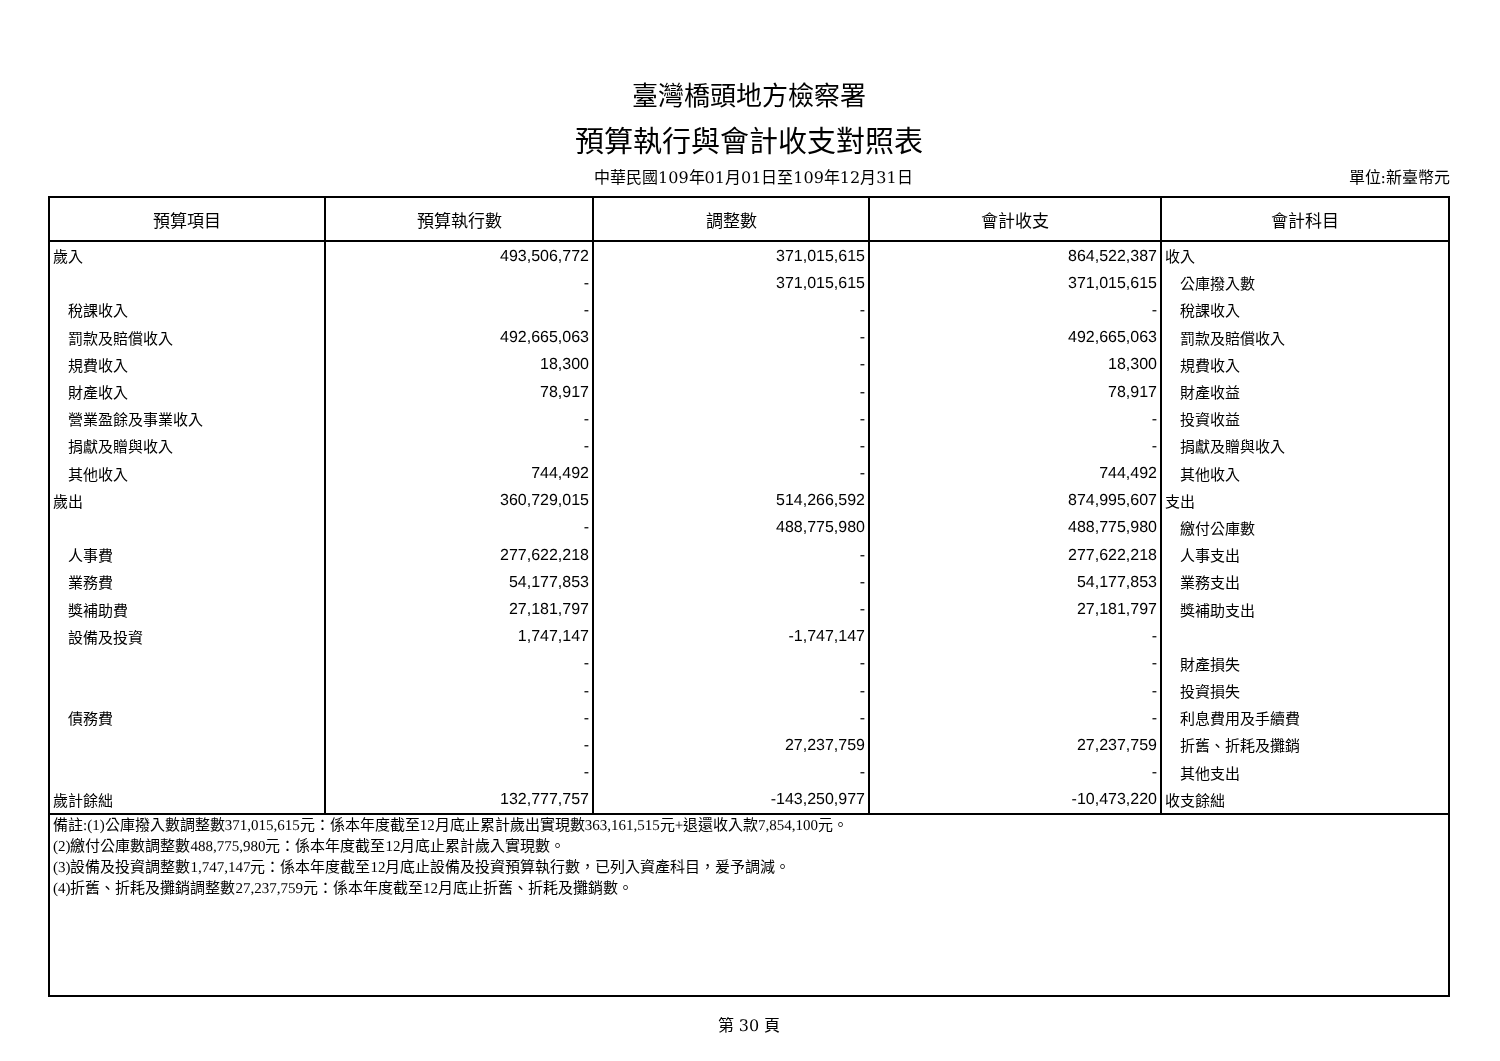臺灣橋頭地方檢察署
預算執行與會計收支對照表
中華民國109年01月01日至109年12月31日 單位:新臺幣元
| 預算項目 | 預算執行數 | 調整數 | 會計收支 | 會計科目 |
| --- | --- | --- | --- | --- |
| 歲入 | 493,506,772 | 371,015,615 | 864,522,387 | 收入 |
| | - | 371,015,615 | 371,015,615 | 公庫撥入數 |
| 稅課收入 | - | - | - | 稅課收入 |
| 罰款及賠償收入 | 492,665,063 | - | 492,665,063 | 罰款及賠償收入 |
| 規費收入 | 18,300 | - | 18,300 | 規費收入 |
| 財產收入 | 78,917 | - | 78,917 | 財產收益 |
| 營業盈餘及事業收入 | - | - | - | 投資收益 |
| 捐獻及贈與收入 | - | - | - | 捐獻及贈與收入 |
| 其他收入 | 744,492 | - | 744,492 | 其他收入 |
| 歲出 | 360,729,015 | 514,266,592 | 874,995,607 | 支出 |
| | - | 488,775,980 | 488,775,980 | 繳付公庫數 |
| 人事費 | 277,622,218 | - | 277,622,218 | 人事支出 |
| 業務費 | 54,177,853 | - | 54,177,853 | 業務支出 |
| 獎補助費 | 27,181,797 | - | 27,181,797 | 獎補助支出 |
| 設備及投資 | 1,747,147 | -1,747,147 | - | |
| | - | - | - | 財產損失 |
| | - | - | - | 投資損失 |
| 債務費 | - | - | - | 利息費用及手續費 |
| | - | 27,237,759 | 27,237,759 | 折舊、折耗及攤銷 |
| | - | - | - | 其他支出 |
| 歲計餘絀 | 132,777,757 | -143,250,977 | -10,473,220 | 收支餘絀 |
| 備註:(1)公庫撥入數調整數371,015,615元：係本年度截至12月底止累計歲出實現數363,161,515元+退還收入款7,854,100元。 (2)繳付公庫數調整數488,775,980元：係本年度截至12月底止累計歲入實現數。 (3)設備及投資調整數1,747,147元：係本年度截至12月底止設備及投資預算執行數，已列入資產科目，爰予調減。 (4)折舊、折耗及攤銷調整數27,237,759元：係本年度截至12月底止折舊、折耗及攤銷數。 | | | | |
第 30 頁